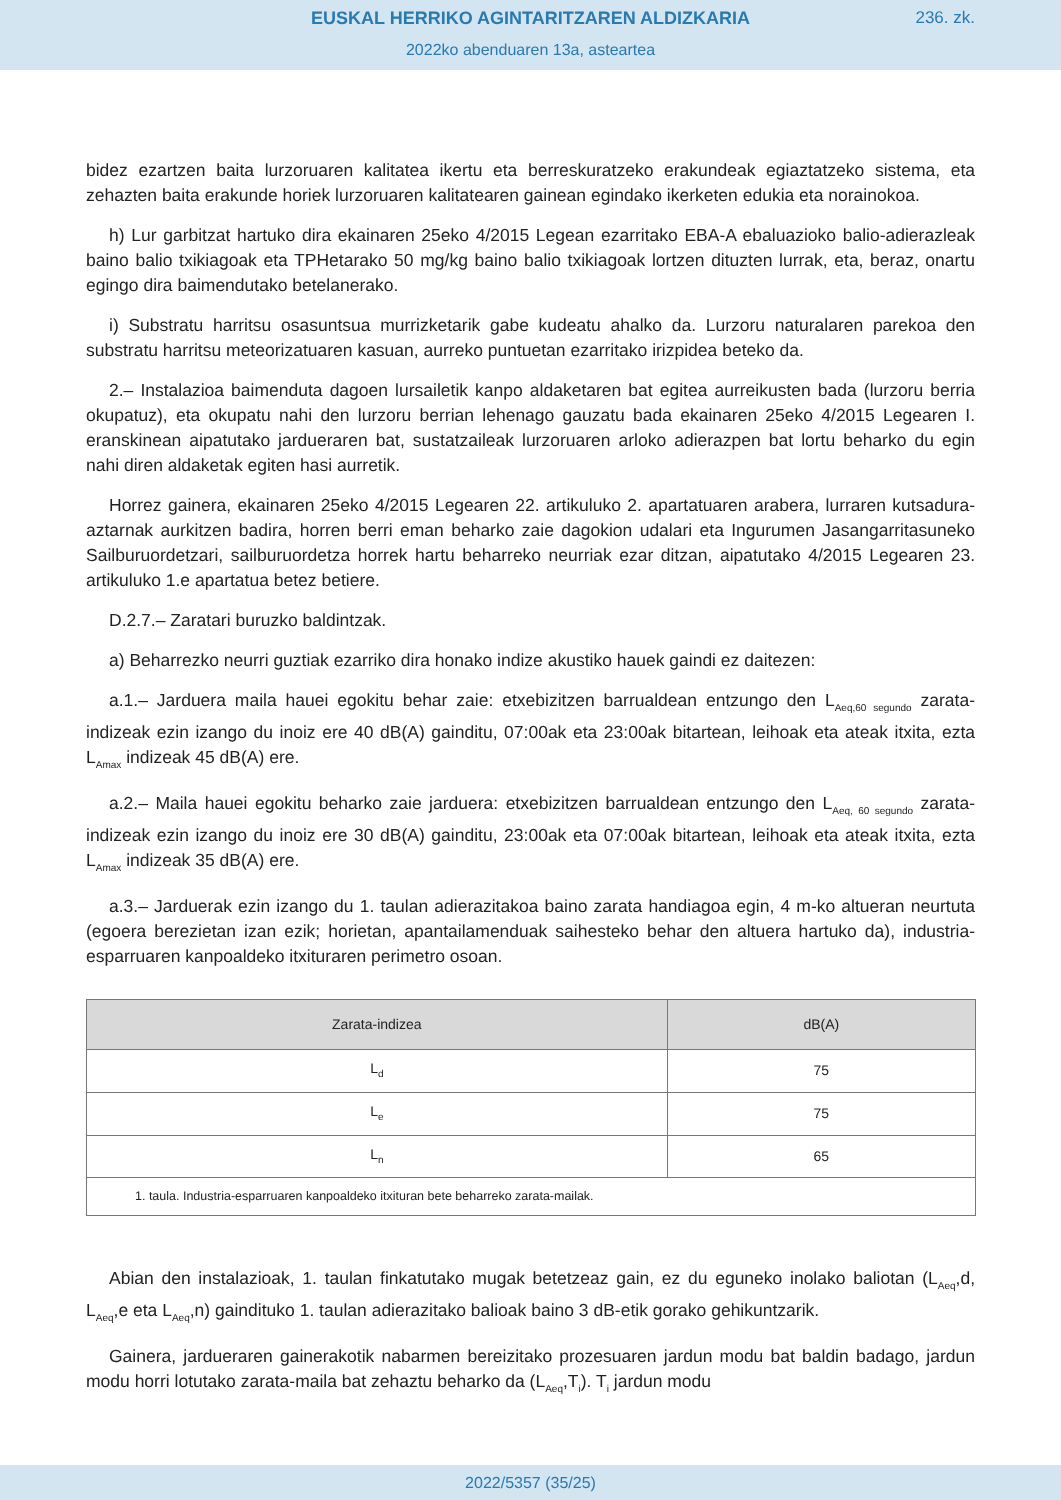EUSKAL HERRIKO AGINTARITZAREN ALDIZKARIA
236. zk.
2022ko abenduaren 13a, asteartea
bidez ezartzen baita lurzoruaren kalitatea ikertu eta berreskuratzeko erakundeak egiaztatzeko sistema, eta zehazten baita erakunde horiek lurzoruaren kalitatearen gainean egindako ikerketen edukia eta norainokoa.
h) Lur garbitzat hartuko dira ekainaren 25eko 4/2015 Legean ezarritako EBA-A ebaluazioko balio-adierazleak baino balio txikiagoak eta TPHetarako 50 mg/kg baino balio txikiagoak lortzen dituzten lurrak, eta, beraz, onartu egingo dira baimendutako betelanerako.
i) Substratu harritsu osasuntsua murrizketarik gabe kudeatu ahalko da. Lurzoru naturalaren parekoa den substratu harritsu meteorizatuaren kasuan, aurreko puntuetan ezarritako irizpidea beteko da.
2.– Instalazioa baimenduta dagoen lursailetik kanpo aldaketaren bat egitea aurreikusten bada (lurzoru berria okupatuz), eta okupatu nahi den lurzoru berrian lehenago gauzatu bada ekainaren 25eko 4/2015 Legearen I. eranskinean aipatutako jardueraren bat, sustatzaileak lurzoruaren arloko adierazpen bat lortu beharko du egin nahi diren aldaketak egiten hasi aurretik.
Horrez gainera, ekainaren 25eko 4/2015 Legearen 22. artikuluko 2. apartatuaren arabera, lurraren kutsadura-aztarnak aurkitzen badira, horren berri eman beharko zaie dagokion udalari eta Ingurumen Jasangarritasuneko Sailburuordetzari, sailburuordetza horrek hartu beharreko neurriak ezar ditzan, aipatutako 4/2015 Legearen 23. artikuluko 1.e apartatua betez betiere.
D.2.7.– Zaratari buruzko baldintzak.
a) Beharrezko neurri guztiak ezarriko dira honako indize akustiko hauek gaindi ez daitezen:
a.1.– Jarduera maila hauei egokitu behar zaie: etxebizitzen barrualdean entzungo den L<sub>Aeq,60 segundo</sub> zarata-indizeak ezin izango du inoiz ere 40 dB(A) gainditu, 07:00ak eta 23:00ak bitartean, leihoak eta ateak itxita, ezta L<sub>Amax</sub> indizeak 45 dB(A) ere.
a.2.– Maila hauei egokitu beharko zaie jarduera: etxebizitzen barrualdean entzungo den L<sub>Aeq, 60 segundo</sub> zarata-indizeak ezin izango du inoiz ere 30 dB(A) gainditu, 23:00ak eta 07:00ak bitartean, leihoak eta ateak itxita, ezta L<sub>Amax</sub> indizeak 35 dB(A) ere.
a.3.– Jarduerak ezin izango du 1. taulan adierazitakoa baino zarata handiagoa egin, 4 m-ko altueran neurtuta (egoera berezietan izan ezik; horietan, apantailamenduak saihesteko behar den altuera hartuko da), industria-esparruaren kanpoaldeko itxituraren perimetro osoan.
| Zarata-indizea | dB(A) |
| --- | --- |
| L<sub>d</sub> | 75 |
| L<sub>e</sub> | 75 |
| L<sub>n</sub> | 65 |
| 1. taula. Industria-esparruaren kanpoaldeko itxituran bete beharreko zarata-mailak. | |
Abian den instalazioak, 1. taulan finkatutako mugak betetzeaz gain, ez du eguneko inolako baliotan (L<sub>Aeq</sub>,d, L<sub>Aeq</sub>,e eta L<sub>Aeq</sub>,n) gaindituko 1. taulan adierazitako balioak baino 3 dB-etik gorako gehikuntzarik.
Gainera, jardueraren gainerakotik nabarmen bereizitako prozesuaren jardun modu bat baldin badago, jardun modu horri lotutako zarata-maila bat zehaztu beharko da (L<sub>Aeq</sub>,T<sub>i</sub>). T<sub>i</sub> jardun modu
2022/5357 (35/25)